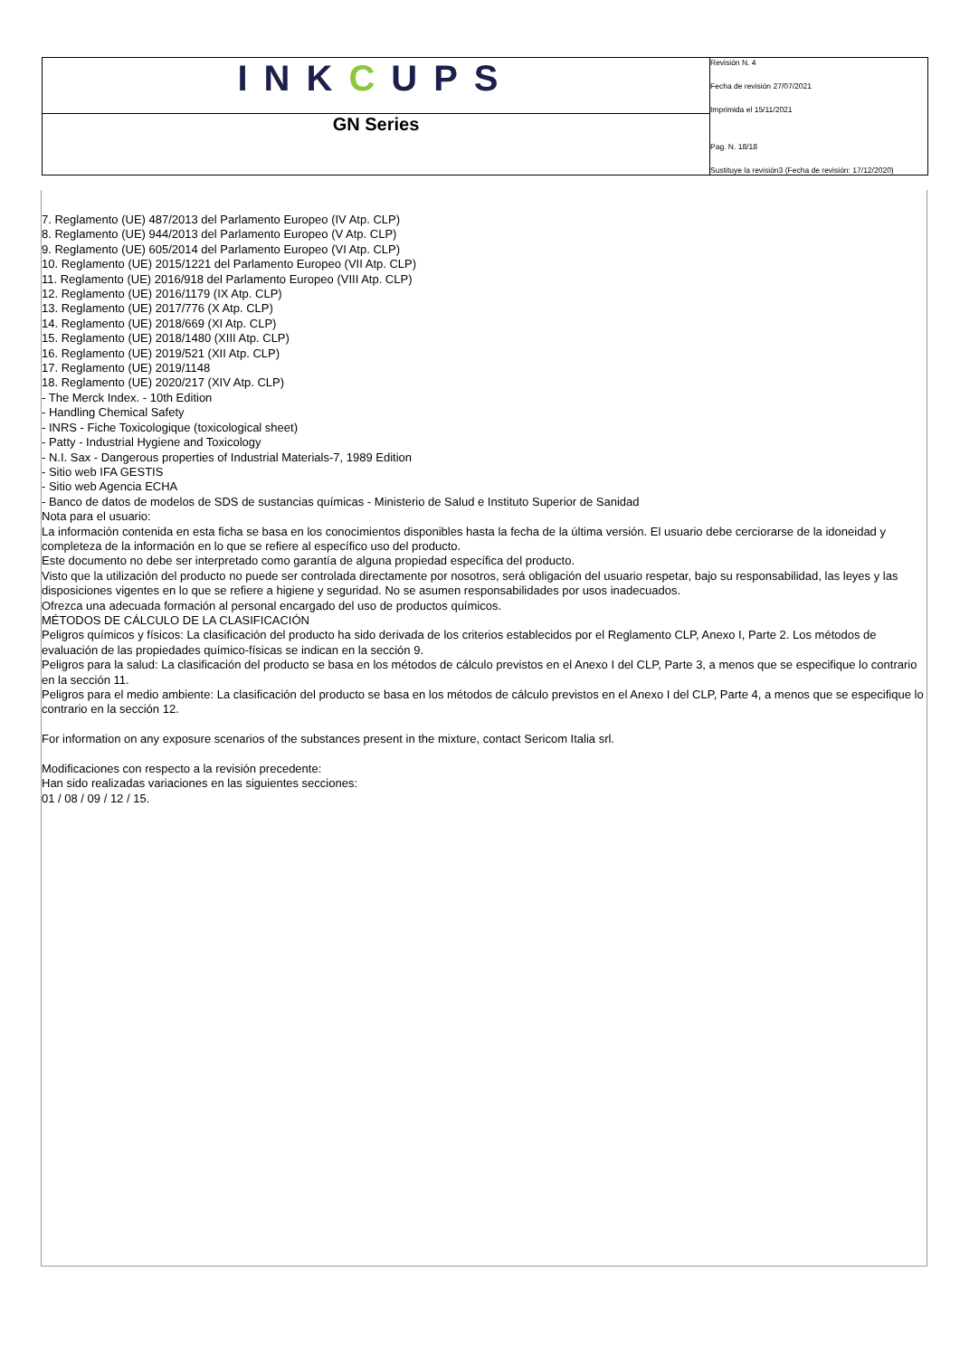| INK C UPS | Revisión N. 4 Fecha de revisión 27/07/2021 Imprimida el 15/11/2021 Pag. N. 18/18 Sustituye la revisión3 (Fecha de revisión: 17/12/2020) |
| GN Series | |
7. Reglamento (UE) 487/2013 del Parlamento Europeo (IV Atp. CLP)
8. Reglamento (UE) 944/2013 del Parlamento Europeo (V Atp. CLP)
9. Reglamento (UE) 605/2014 del Parlamento Europeo (VI Atp. CLP)
10. Reglamento (UE) 2015/1221 del Parlamento Europeo (VII Atp. CLP)
11. Reglamento (UE) 2016/918 del Parlamento Europeo (VIII Atp. CLP)
12. Reglamento (UE) 2016/1179 (IX Atp. CLP)
13. Reglamento (UE) 2017/776 (X Atp. CLP)
14. Reglamento (UE) 2018/669 (XI Atp. CLP)
15. Reglamento (UE) 2018/1480 (XIII Atp. CLP)
16. Reglamento (UE) 2019/521 (XII Atp. CLP)
17. Reglamento (UE) 2019/1148
18. Reglamento (UE) 2020/217 (XIV Atp. CLP)
- The Merck Index. - 10th Edition
- Handling Chemical Safety
- INRS - Fiche Toxicologique (toxicological sheet)
- Patty - Industrial Hygiene and Toxicology
- N.I. Sax - Dangerous properties of Industrial Materials-7, 1989 Edition
- Sitio web IFA GESTIS
- Sitio web Agencia ECHA
- Banco de datos de modelos de SDS de sustancias químicas - Ministerio de Salud e Instituto Superior de Sanidad
Nota para el usuario:
La información contenida en esta ficha se basa en los conocimientos disponibles hasta la fecha de la última versión. El usuario debe cerciorarse de la idoneidad y completeza de la información en lo que se refiere al específico uso del producto.
Este documento no debe ser interpretado como garantía de alguna propiedad específica del producto.
Visto que la utilización del producto no puede ser controlada directamente por nosotros, será obligación del usuario respetar, bajo su responsabilidad, las leyes y las disposiciones vigentes en lo que se refiere a higiene y seguridad. No se asumen responsabilidades por usos inadecuados.
Ofrezca una adecuada formación al personal encargado del uso de productos químicos.
MÉTODOS DE CÁLCULO DE LA CLASIFICACIÓN
Peligros químicos y físicos: La clasificación del producto ha sido derivada de los criterios establecidos por el Reglamento CLP, Anexo I, Parte 2. Los métodos de evaluación de las propiedades químico-físicas se indican en la sección 9.
Peligros para la salud: La clasificación del producto se basa en los métodos de cálculo previstos en el Anexo I del CLP, Parte 3, a menos que se especifique lo contrario en la sección 11.
Peligros para el medio ambiente: La clasificación del producto se basa en los métodos de cálculo previstos en el Anexo I del CLP, Parte 4, a menos que se especifique lo contrario en la sección 12.
For information on any exposure scenarios of the substances present in the mixture, contact Sericom Italia srl.
Modificaciones con respecto a la revisión precedente:
Han sido realizadas variaciones en las siguientes secciones:
01 / 08 / 09 / 12 / 15.